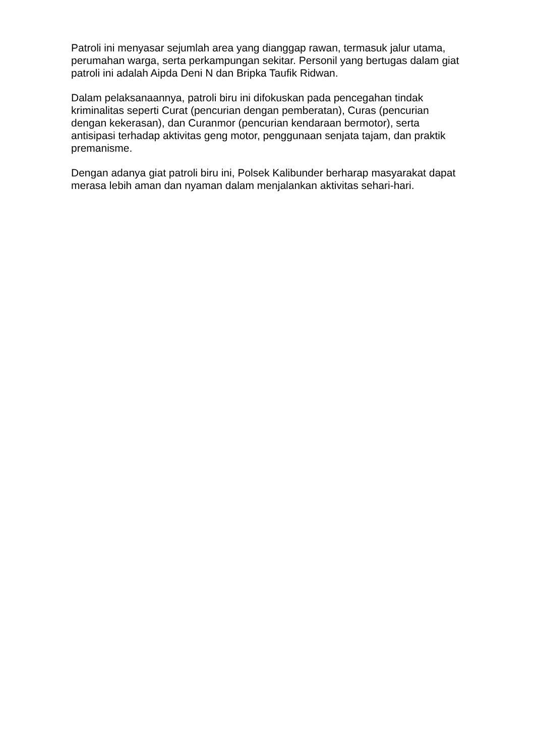Patroli ini menyasar sejumlah area yang dianggap rawan, termasuk jalur utama, perumahan warga, serta perkampungan sekitar. Personil yang bertugas dalam giat patroli ini adalah Aipda Deni N dan Bripka Taufik Ridwan.
Dalam pelaksanaannya, patroli biru ini difokuskan pada pencegahan tindak kriminalitas seperti Curat (pencurian dengan pemberatan), Curas (pencurian dengan kekerasan), dan Curanmor (pencurian kendaraan bermotor), serta antisipasi terhadap aktivitas geng motor, penggunaan senjata tajam, dan praktik premanisme.
Dengan adanya giat patroli biru ini, Polsek Kalibunder berharap masyarakat dapat merasa lebih aman dan nyaman dalam menjalankan aktivitas sehari-hari.